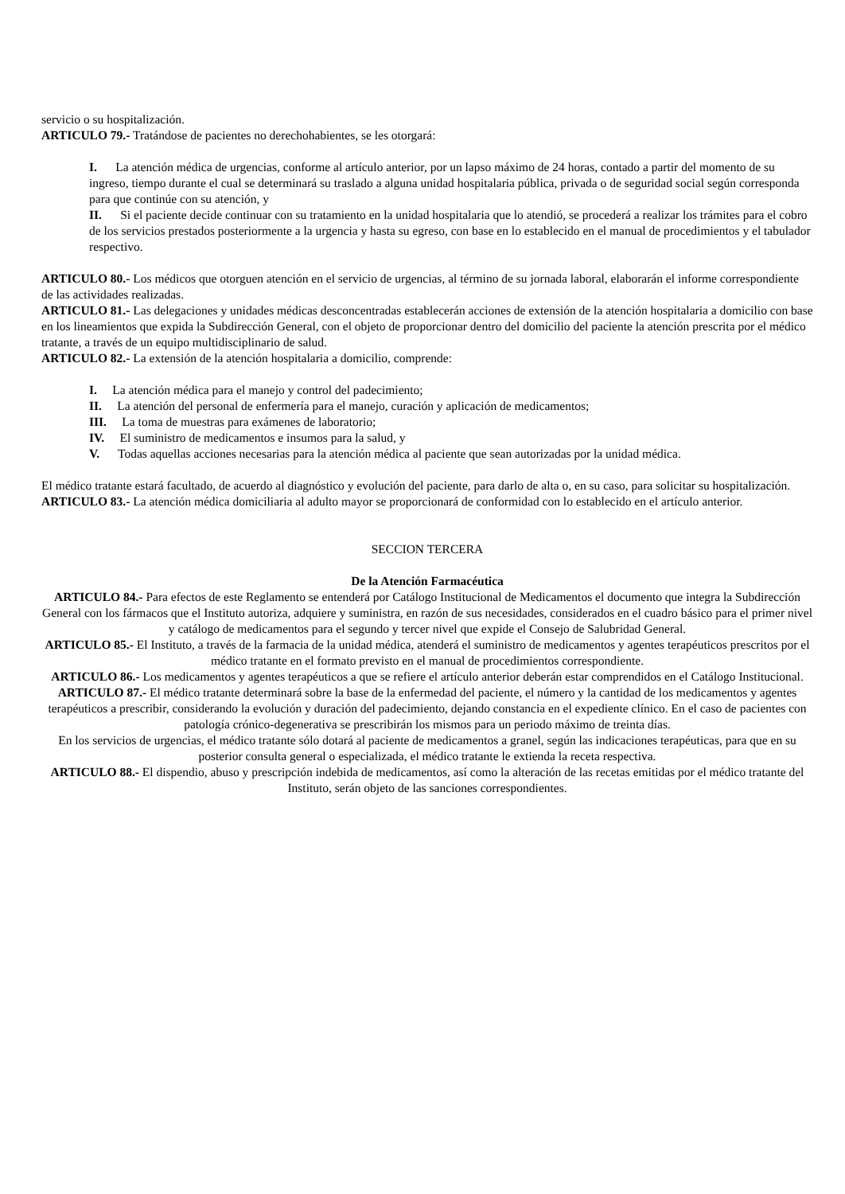servicio o su hospitalización.
ARTICULO 79.- Tratándose de pacientes no derechohabientes, se les otorgará:
I. La atención médica de urgencias, conforme al artículo anterior, por un lapso máximo de 24 horas, contado a partir del momento de su ingreso, tiempo durante el cual se determinará su traslado a alguna unidad hospitalaria pública, privada o de seguridad social según corresponda para que continúe con su atención, y
II. Si el paciente decide continuar con su tratamiento en la unidad hospitalaria que lo atendió, se procederá a realizar los trámites para el cobro de los servicios prestados posteriormente a la urgencia y hasta su egreso, con base en lo establecido en el manual de procedimientos y el tabulador respectivo.
ARTICULO 80.- Los médicos que otorguen atención en el servicio de urgencias, al término de su jornada laboral, elaborarán el informe correspondiente de las actividades realizadas.
ARTICULO 81.- Las delegaciones y unidades médicas desconcentradas establecerán acciones de extensión de la atención hospitalaria a domicilio con base en los lineamientos que expida la Subdirección General, con el objeto de proporcionar dentro del domicilio del paciente la atención prescrita por el médico tratante, a través de un equipo multidisciplinario de salud.
ARTICULO 82.- La extensión de la atención hospitalaria a domicilio, comprende:
I. La atención médica para el manejo y control del padecimiento;
II. La atención del personal de enfermería para el manejo, curación y aplicación de medicamentos;
III. La toma de muestras para exámenes de laboratorio;
IV. El suministro de medicamentos e insumos para la salud, y
V. Todas aquellas acciones necesarias para la atención médica al paciente que sean autorizadas por la unidad médica.
El médico tratante estará facultado, de acuerdo al diagnóstico y evolución del paciente, para darlo de alta o, en su caso, para solicitar su hospitalización.
ARTICULO 83.- La atención médica domiciliaria al adulto mayor se proporcionará de conformidad con lo establecido en el artículo anterior.
SECCION TERCERA
De la Atención Farmacéutica
ARTICULO 84.- Para efectos de este Reglamento se entenderá por Catálogo Institucional de Medicamentos el documento que integra la Subdirección General con los fármacos que el Instituto autoriza, adquiere y suministra, en razón de sus necesidades, considerados en el cuadro básico para el primer nivel y catálogo de medicamentos para el segundo y tercer nivel que expide el Consejo de Salubridad General.
ARTICULO 85.- El Instituto, a través de la farmacia de la unidad médica, atenderá el suministro de medicamentos y agentes terapéuticos prescritos por el médico tratante en el formato previsto en el manual de procedimientos correspondiente.
ARTICULO 86.- Los medicamentos y agentes terapéuticos a que se refiere el artículo anterior deberán estar comprendidos en el Catálogo Institucional.
ARTICULO 87.- El médico tratante determinará sobre la base de la enfermedad del paciente, el número y la cantidad de los medicamentos y agentes terapéuticos a prescribir, considerando la evolución y duración del padecimiento, dejando constancia en el expediente clínico. En el caso de pacientes con patología crónico-degenerativa se prescribirán los mismos para un periodo máximo de treinta días.
En los servicios de urgencias, el médico tratante sólo dotará al paciente de medicamentos a granel, según las indicaciones terapéuticas, para que en su posterior consulta general o especializada, el médico tratante le extienda la receta respectiva.
ARTICULO 88.- El dispendio, abuso y prescripción indebida de medicamentos, así como la alteración de las recetas emitidas por el médico tratante del Instituto, serán objeto de las sanciones correspondientes.